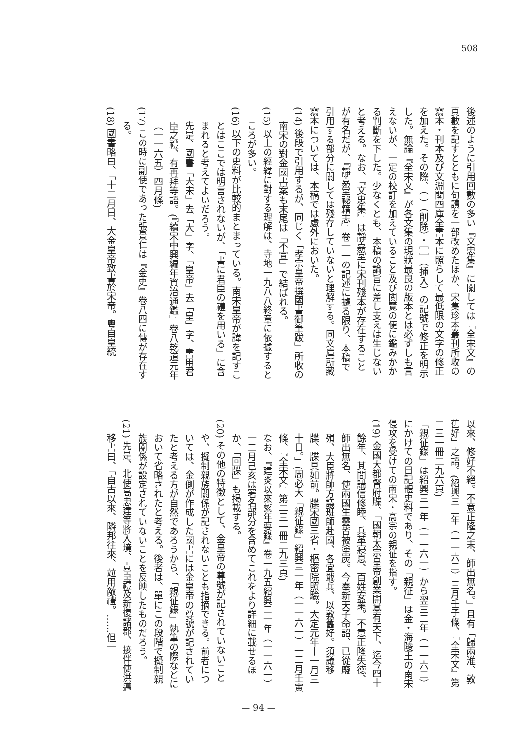508
後述のように引用回數の多い『文忠集』に關しては『全宋文』の頁數を記すとともに句讀を一部改めたほか、宋集珍本叢刊所收の寫本・刊本及び文淵閣四庫全書本に照らして最低限の文字の修正を加えた。その際、（ ）（削除）・［ ］（挿入）の記號で修正を明示した。無論『全宋文』が各文集の現狀最良の版本とは必ずしも言えないが、一定の校訂を加えていること及び閲覽の便に鑑みかかる判斷を下した。少なくとも、本稿の論旨に差し支えは生じないと考える。なお、『文忠集』は靜嘉堂に宋刊殘本が存在することが有名だが、『靜嘉堂祕籍志』卷一一の記述に據る限り、本稿で引用する部分に關しては殘存していないと理解する。同文庫所藏寫本については、本稿では慮外においた。
(14) 後段で引用するが、同じく「孝宗皇帝撰國書御筆跋」所收の南宋の對金國書案も末尾は「不宣」で結ばれる。
(15) 以上の經緯に對する理解は、寺地一九八八終章に依據するところが多い。
(16) 以下の史料が比較的まとまっている。南宋皇帝が諱を記すことはここでは明言されないが、「書に君臣の禮を用いる」に含まれると考えてよいだろう。
先是、國書「大宋」去「大」字、「皇帝」去「皇」字、書用君臣之禮、有再拜等語。(『續宋中興編年資治通鑑』卷八乾道元年（一一六五）四月條)
(17) この時に副使であった張景仁は『金史』卷八四に傳が存在する。
(18) 國書略曰、「十二月日、大金皇帝致書於宋帝。粵自皇統
以來、修好不絕。不意正隆之末、師出無名。」且有「歸兩淮、敦舊好」之語。(紹興三二年（一一六二）三月壬子條、『全宋文』第二三一冊二九六頁)
「親征錄」は紹興三一年（一一六一）から翌三二年（一一六二）にかけての日記體史料であり、その「親征」は金・海陵王の南宋侵攻を受けての南宋・高宗の親征を指す。
(19) 金國大都督府牒、「國朝太宗皇帝創業開基有天下、迄今四十餘年、其間講信修睦、兵革寢息、百姓安業。不意正隆失德、師出無名、使兩國生靈皆被塗炭。今奉新天子命詔、已從廢殞、大臣將帥方議班師赴國、各宜戢兵、以敦舊好。須議移牒、牒具如前。牒宋國三省・樞密院照驗。大定元年十一月三十日。」(周必大「親征錄」紹興三一年（一一六一）一二月壬寅條、『全宋文』第二三一冊二九三頁)
なお、『建炎以來繫年要錄』卷一九五紹興三一年（一一六一）一二月己亥は署名部分を含めてこれをより詳細に載せるほか、「回牒」も掲載する。
(20) その他の特徴として、金皇帝の尊號が記されていないことや、擬制親族關係が記されないことも指摘できる。前者については、金側が作成した國書には金皇帝の尊號が記されていたと考える方が自然であろうから、「親征錄」執筆の際などにおいて省略されたと考える。後者は、單にこの段階で擬制親族關係が設定されていないことを反映したものだろう。
(21) 先是、北使高忠建等將入境、責臣禮及新復諸郡、接伴使洪邁移書曰、「自古以來、隣邦往來、竝用敵禮。……但一
— 94 —